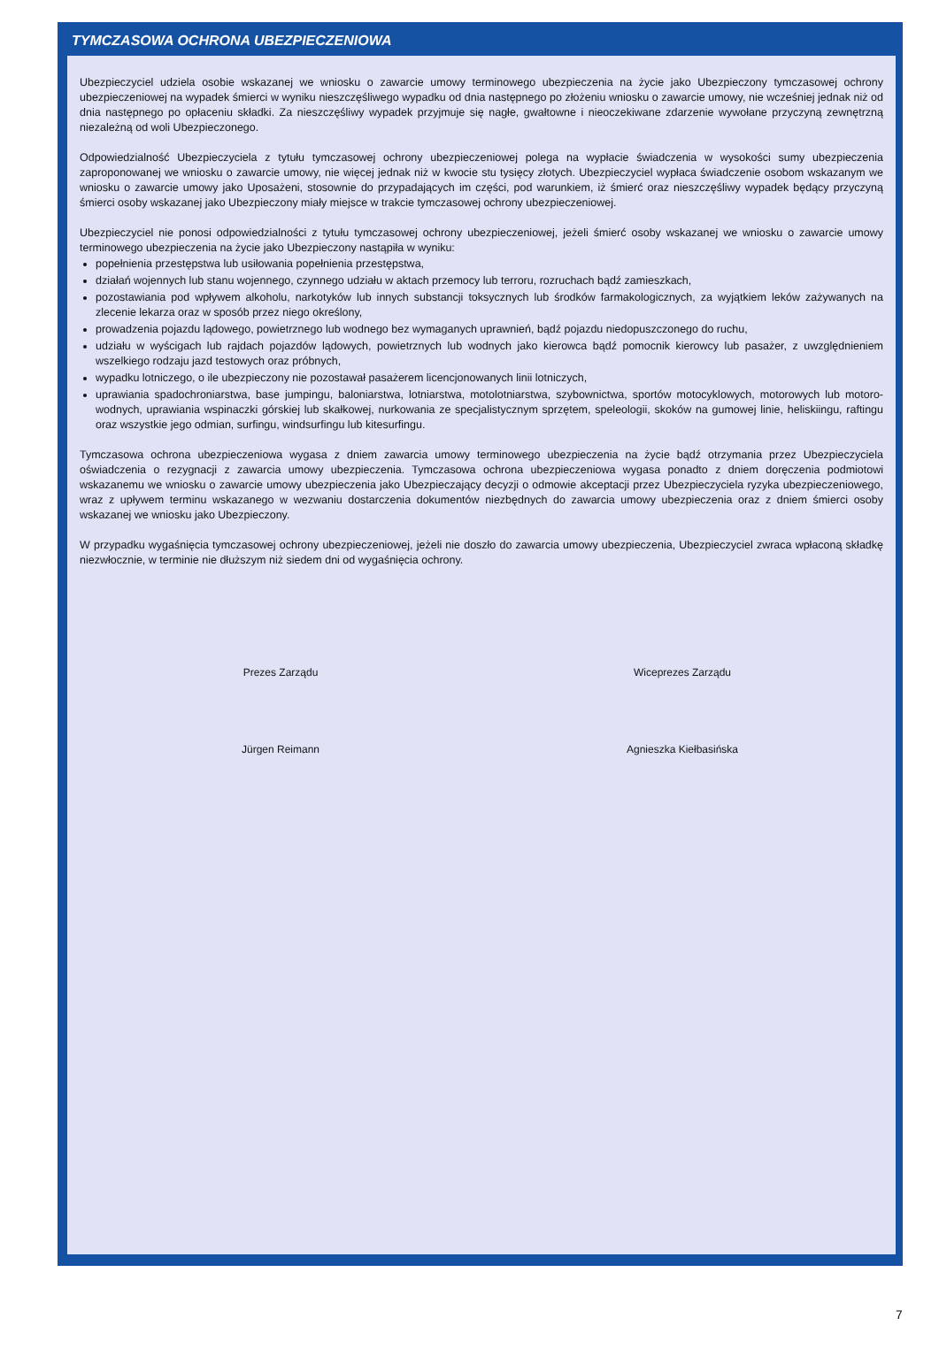TYMCZASOWA OCHRONA UBEZPIECZENIOWA
Ubezpieczyciel udziela osobie wskazanej we wniosku o zawarcie umowy terminowego ubezpieczenia na życie jako Ubezpieczony tymczasowej ochrony ubezpieczeniowej na wypadek śmierci w wyniku nieszczęśliwego wypadku od dnia następnego po złożeniu wniosku o zawarcie umowy, nie wcześniej jednak niż od dnia następnego po opłaceniu składki. Za nieszczęśliwy wypadek przyjmuje się nagłe, gwałtowne i nieoczekiwane zdarzenie wywołane przyczyną zewnętrzną niezależną od woli Ubezpieczonego.
Odpowiedzialność Ubezpieczyciela z tytułu tymczasowej ochrony ubezpieczeniowej polega na wypłacie świadczenia w wysokości sumy ubezpieczenia zaproponowanej we wniosku o zawarcie umowy, nie więcej jednak niż w kwocie stu tysięcy złotych. Ubezpieczyciel wypłaca świadczenie osobom wskazanym we wniosku o zawarcie umowy jako Uposażeni, stosownie do przypadających im części, pod warunkiem, iż śmierć oraz nieszczęśliwy wypadek będący przyczyną śmierci osoby wskazanej jako Ubezpieczony miały miejsce w trakcie tymczasowej ochrony ubezpieczeniowej.
Ubezpieczyciel nie ponosi odpowiedzialności z tytułu tymczasowej ochrony ubezpieczeniowej, jeżeli śmierć osoby wskazanej we wniosku o zawarcie umowy terminowego ubezpieczenia na życie jako Ubezpieczony nastąpiła w wyniku:
popełnienia przestępstwa lub usiłowania popełnienia przestępstwa,
działań wojennych lub stanu wojennego, czynnego udziału w aktach przemocy lub terroru, rozruchach bądź zamieszkach,
pozostawiania pod wpływem alkoholu, narkotyków lub innych substancji toksycznych lub środków farmakologicznych, za wyjątkiem leków zażywanych na zlecenie lekarza oraz w sposób przez niego określony,
prowadzenia pojazdu lądowego, powietrznego lub wodnego bez wymaganych uprawnień, bądź pojazdu niedopuszczonego do ruchu,
udziału w wyścigach lub rajdach pojazdów lądowych, powietrznych lub wodnych jako kierowca bądź pomocnik kierowcy lub pasażer, z uwzględnieniem wszelkiego rodzaju jazd testowych oraz próbnych,
wypadku lotniczego, o ile ubezpieczony nie pozostawał pasażerem licencjonowanych linii lotniczych,
uprawiania spadochroniarstwa, base jumpingu, baloniarstwa, lotniarstwa, motolotniarstwa, szybownictwa, sportów motocyklowych, motorowych lub motoro-wodnych, uprawiania wspinaczki górskiej lub skałkowej, nurkowania ze specjalistycznym sprzętem, speleologii, skoków na gumowej linie, heliskiingu, raftingu oraz wszystkie jego odmian, surfingu, windsurfingu lub kitesurfingu.
Tymczasowa ochrona ubezpieczeniowa wygasa z dniem zawarcia umowy terminowego ubezpieczenia na życie bądź otrzymania przez Ubezpieczyciela oświadczenia o rezygnacji z zawarcia umowy ubezpieczenia. Tymczasowa ochrona ubezpieczeniowa wygasa ponadto z dniem doręczenia podmiotowi wskazanemu we wniosku o zawarcie umowy ubezpieczenia jako Ubezpieczający decyzji o odmowie akceptacji przez Ubezpieczyciela ryzyka ubezpieczeniowego, wraz z upływem terminu wskazanego w wezwaniu dostarczenia dokumentów niezbędnych do zawarcia umowy ubezpieczenia oraz z dniem śmierci osoby wskazanej we wniosku jako Ubezpieczony.
W przypadku wygaśnięcia tymczasowej ochrony ubezpieczeniowej, jeżeli nie doszło do zawarcia umowy ubezpieczenia, Ubezpieczyciel zwraca wpłaconą składkę niezwłocznie, w terminie nie dłuższym niż siedem dni od wygaśnięcia ochrony.
Prezes Zarządu
Jürgen Reimann
Wiceprezes Zarządu
Agnieszka Kiełbasińska
7